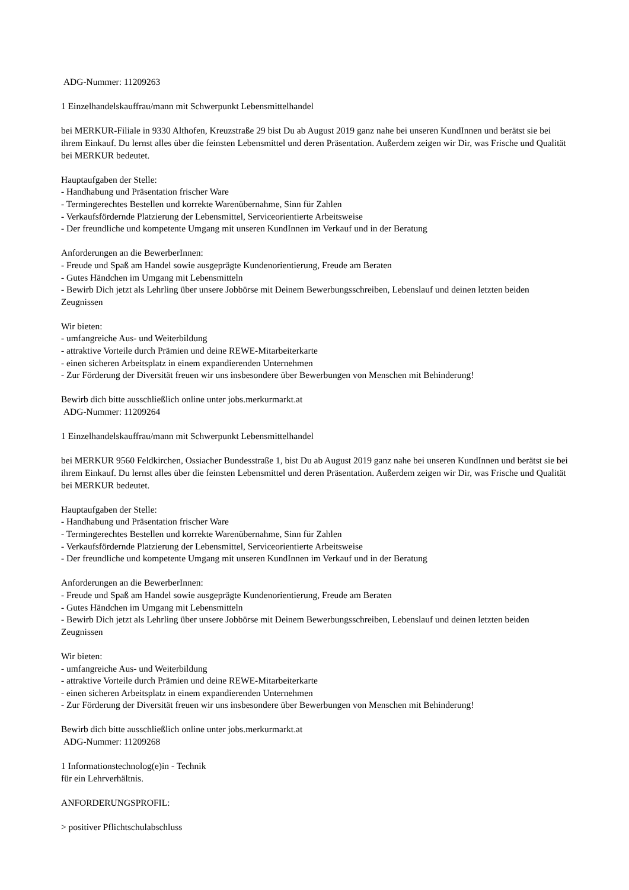ADG-Nummer: 11209263
1 Einzelhandelskauffrau/mann mit Schwerpunkt Lebensmittelhandel
bei MERKUR-Filiale in 9330 Althofen, Kreuzstraße 29 bist Du ab August 2019 ganz nahe bei unseren KundInnen und berätst sie bei ihrem Einkauf. Du lernst alles über die feinsten Lebensmittel und deren Präsentation. Außerdem zeigen wir Dir, was Frische und Qualität bei MERKUR bedeutet.
Hauptaufgaben der Stelle:
- Handhabung und Präsentation frischer Ware
- Termingerechtes Bestellen und korrekte Warenübernahme, Sinn für Zahlen
- Verkaufsfördernde Platzierung der Lebensmittel, Serviceorientierte Arbeitsweise
- Der freundliche und kompetente Umgang mit unseren KundInnen im Verkauf und in der Beratung
Anforderungen an die BewerberInnen:
- Freude und Spaß am Handel sowie ausgeprägte Kundenorientierung, Freude am Beraten
- Gutes Händchen im Umgang mit Lebensmitteln
- Bewirb Dich jetzt als Lehrling über unsere Jobbörse mit Deinem Bewerbungsschreiben, Lebenslauf und deinen letzten beiden Zeugnissen
Wir bieten:
- umfangreiche Aus- und Weiterbildung
- attraktive Vorteile durch Prämien und deine REWE-Mitarbeiterkarte
- einen sicheren Arbeitsplatz in einem expandierenden Unternehmen
- Zur Förderung der Diversität freuen wir uns insbesondere über Bewerbungen von Menschen mit Behinderung!
Bewirb dich bitte ausschließlich online unter jobs.merkurmarkt.at
ADG-Nummer: 11209264
1 Einzelhandelskauffrau/mann mit Schwerpunkt Lebensmittelhandel
bei MERKUR 9560 Feldkirchen, Ossiacher Bundesstraße 1, bist Du ab August 2019 ganz nahe bei unseren KundInnen und berätst sie bei ihrem Einkauf. Du lernst alles über die feinsten Lebensmittel und deren Präsentation. Außerdem zeigen wir Dir, was Frische und Qualität bei MERKUR bedeutet.
Hauptaufgaben der Stelle:
- Handhabung und Präsentation frischer Ware
- Termingerechtes Bestellen und korrekte Warenübernahme, Sinn für Zahlen
- Verkaufsfördernde Platzierung der Lebensmittel, Serviceorientierte Arbeitsweise
- Der freundliche und kompetente Umgang mit unseren KundInnen im Verkauf und in der Beratung
Anforderungen an die BewerberInnen:
- Freude und Spaß am Handel sowie ausgeprägte Kundenorientierung, Freude am Beraten
- Gutes Händchen im Umgang mit Lebensmitteln
- Bewirb Dich jetzt als Lehrling über unsere Jobbörse mit Deinem Bewerbungsschreiben, Lebenslauf und deinen letzten beiden Zeugnissen
Wir bieten:
- umfangreiche Aus- und Weiterbildung
- attraktive Vorteile durch Prämien und deine REWE-Mitarbeiterkarte
- einen sicheren Arbeitsplatz in einem expandierenden Unternehmen
- Zur Förderung der Diversität freuen wir uns insbesondere über Bewerbungen von Menschen mit Behinderung!
Bewirb dich bitte ausschließlich online unter jobs.merkurmarkt.at
ADG-Nummer: 11209268
1 Informationstechnolog(e)in - Technik
für ein Lehrverhältnis.
ANFORDERUNGSPROFIL:
> positiver Pflichtschulabschluss